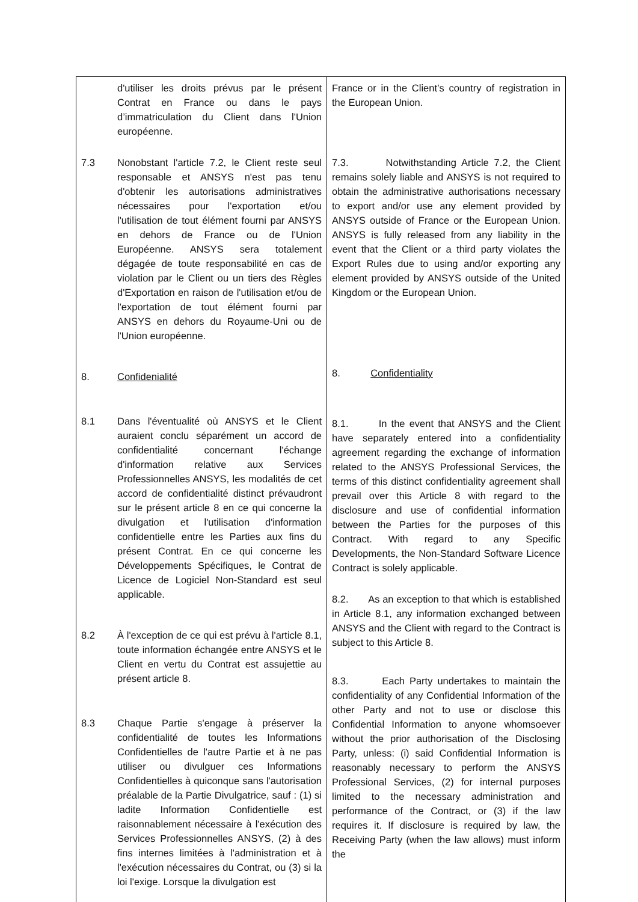| d'utiliser les droits prévus par le présent Contrat en France ou dans le pays d’immatriculation du Client dans l'Union européenne. 7.3 Nonobstant l'article 7.2, le Client reste seul responsable et ANSYS n'est pas tenu d'obtenir les autorisations administratives nécessaires pour l'exportation et/ou l'utilisation de tout élément fourni par ANSYS en dehors de France ou de l'Union Européenne. ANSYS sera totalement dégagée de toute responsabilité en cas de violation par le Client ou un tiers des Règles d'Exportation en raison de l'utilisation et/ou de l'exportation de tout élément fourni par ANSYS en dehors du Royaume-Uni ou de l'Union européenne. 8. Confidenialité 8.1 Dans l'éventualité où ANSYS et le Client auraient conclu séparément un accord de confidentialité concernant l'échange d'information relative aux Services Professionnelles ANSYS, les modalités de cet accord de confidentialité distinct prévaudront sur le présent article 8 en ce qui concerne la divulgation et l'utilisation d'information confidentielle entre les Parties aux fins du présent Contrat. En ce qui concerne les Développements Spécifiques, le Contrat de Licence de Logiciel Non-Standard est seul applicable. 8.2 À l'exception de ce qui est prévu à l'article 8.1, toute information échangée entre ANSYS et le Client en vertu du Contrat est assujettie au présent article 8. 8.3 Chaque Partie s'engage à préserver la confidentialité de toutes les Informations Confidentielles de l'autre Partie et à ne pas utiliser ou divulguer ces Informations Confidentielles à quiconque sans l'autorisation préalable de la Partie Divulgatrice, sauf : (1) si ladite Information Confidentielle est raisonnablement nécessaire à l'exécution des Services Professionnelles ANSYS, (2) à des fins internes limitées à l'administration et à l'exécution nécessaires du Contrat, ou (3) si la loi l'exige. Lorsque la divulgation est | France or in the Client’s country of registration in the European Union. 7.3. Notwithstanding Article 7.2, the Client remains solely liable and ANSYS is not required to obtain the administrative authorisations necessary to export and/or use any element provided by ANSYS outside of France or the European Union. ANSYS is fully released from any liability in the event that the Client or a third party violates the Export Rules due to using and/or exporting any element provided by ANSYS outside of the United Kingdom or the European Union. 8. Confidentiality 8.1. In the event that ANSYS and the Client have separately entered into a confidentiality agreement regarding the exchange of information related to the ANSYS Professional Services, the terms of this distinct confidentiality agreement shall prevail over this Article 8 with regard to the disclosure and use of confidential information between the Parties for the purposes of this Contract. With regard to any Specific Developments, the Non-Standard Software Licence Contract is solely applicable. 8.2. As an exception to that which is established in Article 8.1, any information exchanged between ANSYS and the Client with regard to the Contract is subject to this Article 8. 8.3. Each Party undertakes to maintain the confidentiality of any Confidential Information of the other Party and not to use or disclose this Confidential Information to anyone whomsoever without the prior authorisation of the Disclosing Party, unless: (i) said Confidential Information is reasonably necessary to perform the ANSYS Professional Services, (2) for internal purposes limited to the necessary administration and performance of the Contract, or (3) if the law requires it. If disclosure is required by law, the Receiving Party (when the law allows) must inform the |